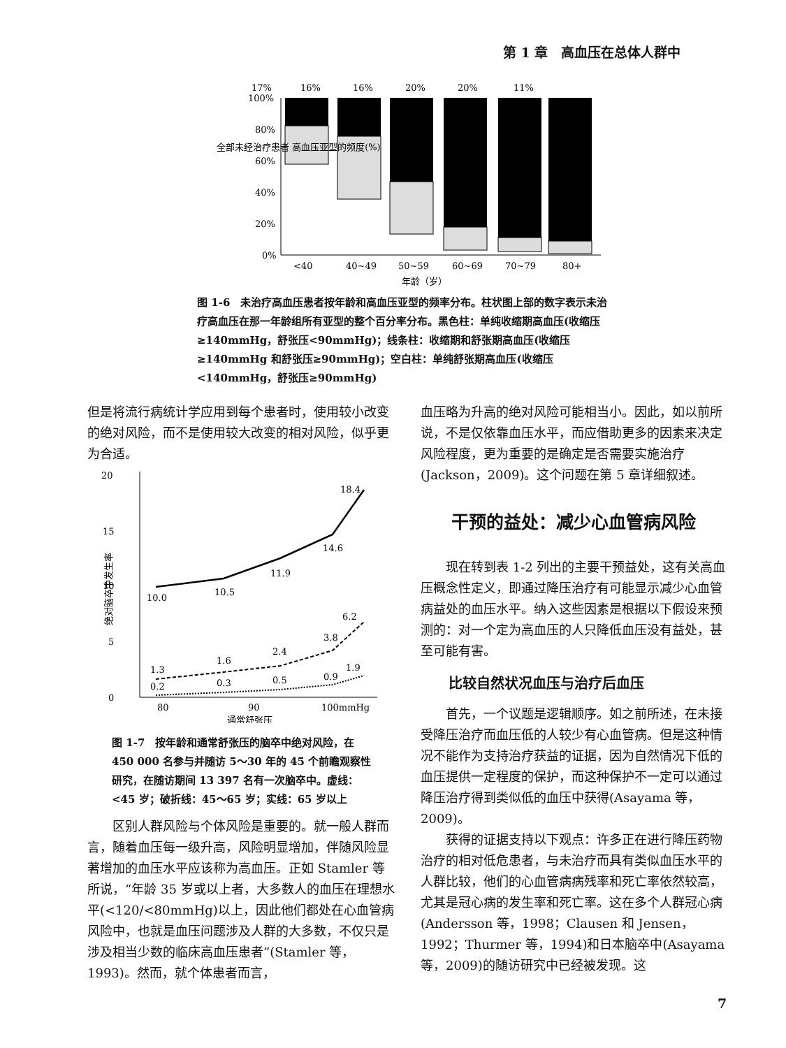第 1 章　高血压在总体人群中
17%
16%
16%
20%
20%
11%
100%
80%
60%
40%
20%
0%
<40
40~49
50~59
60~69
70~79
80+
年龄（岁）
全部未经治疗患者 高血压亚型的频度(%)
图 1-6　未治疗高血压患者按年龄和高血压亚型的频率分布。柱状图上部的数字表示未治疗高血压在那一年龄组所有亚型的整个百分率分布。黑色柱：单纯收缩期高血压(收缩压≥140mmHg，舒张压<90mmHg)；线条柱：收缩期和舒张期高血压(收缩压≥140mmHg 和舒张压≥90mmHg)；空白柱：单纯舒张期高血压(收缩压<140mmHg，舒张压≥90mmHg)
但是将流行病统计学应用到每个患者时，使用较小改变的绝对风险，而不是使用较大改变的相对风险，似乎更为合适。
20
15
10
5
0
10.0
10.5
11.9
14.6
18.4
1.3
1.6
2.4
3.8
6.2
0.2
0.3
0.5
0.9
1.9
80
90
100mmHg
通常舒张压
绝对脑卒中发生率
图 1-7　按年龄和通常舒张压的脑卒中绝对风险，在 450 000 名参与并随访 5～30 年的 45 个前瞻观察性研究，在随访期间 13 397 名有一次脑卒中。虚线：<45 岁；破折线：45～65 岁；实线：65 岁以上
区别人群风险与个体风险是重要的。就一般人群而言，随着血压每一级升高，风险明显增加，伴随风险显著增加的血压水平应该称为高血压。正如 Stamler 等所说，“年龄 35 岁或以上者，大多数人的血压在理想水平(<120/<80mmHg)以上，因此他们都处在心血管病风险中，也就是血压问题涉及人群的大多数，不仅只是涉及相当少数的临床高血压患者”(Stamler 等，1993)。然而，就个体患者而言，
血压略为升高的绝对风险可能相当小。因此，如以前所说，不是仅依靠血压水平，而应借助更多的因素来决定风险程度，更为重要的是确定是否需要实施治疗(Jackson，2009)。这个问题在第 5 章详细叙述。
干预的益处：减少心血管病风险
现在转到表 1-2 列出的主要干预益处，这有关高血压概念性定义，即通过降压治疗有可能显示减少心血管病益处的血压水平。纳入这些因素是根据以下假设来预测的：对一个定为高血压的人只降低血压没有益处，甚至可能有害。
比较自然状况血压与治疗后血压
首先，一个议题是逻辑顺序。如之前所述，在未接受降压治疗而血压低的人较少有心血管病。但是这种情况不能作为支持治疗获益的证据，因为自然情况下低的血压提供一定程度的保护，而这种保护不一定可以通过降压治疗得到类似低的血压中获得(Asayama 等，2009)。
获得的证据支持以下观点：许多正在进行降压药物治疗的相对低危患者，与未治疗而具有类似血压水平的人群比较，他们的心血管病病残率和死亡率依然较高，尤其是冠心病的发生率和死亡率。这在多个人群冠心病(Andersson 等，1998；Clausen 和 Jensen，1992；Thurmer 等，1994)和日本脑卒中(Asayama 等，2009)的随访研究中已经被发现。这
7